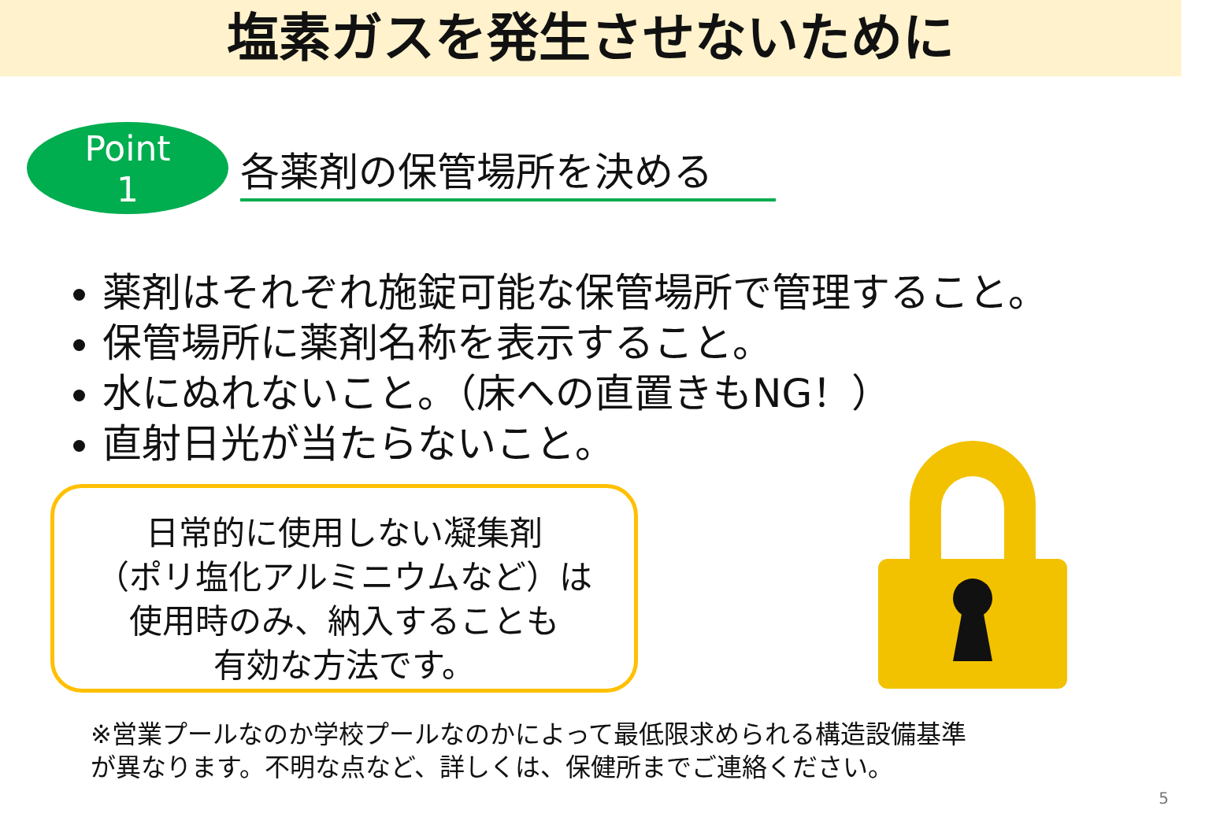塩素ガスを発生させないために
Point
1
各薬剤の保管場所を決める
薬剤はそれぞれ施錠可能な保管場所で管理すること。
保管場所に薬剤名称を表示すること。
水にぬれないこと。（床への直置きもNG！）
直射日光が当たらないこと。
日常的に使用しない凝集剤
（ポリ塩化アルミニウムなど）は
使用時のみ、納入することも
有効な方法です。
※営業プールなのか学校プールなのかによって最低限求められる構造設備基準
が異なります。不明な点など、詳しくは、保健所までご連絡ください。
5